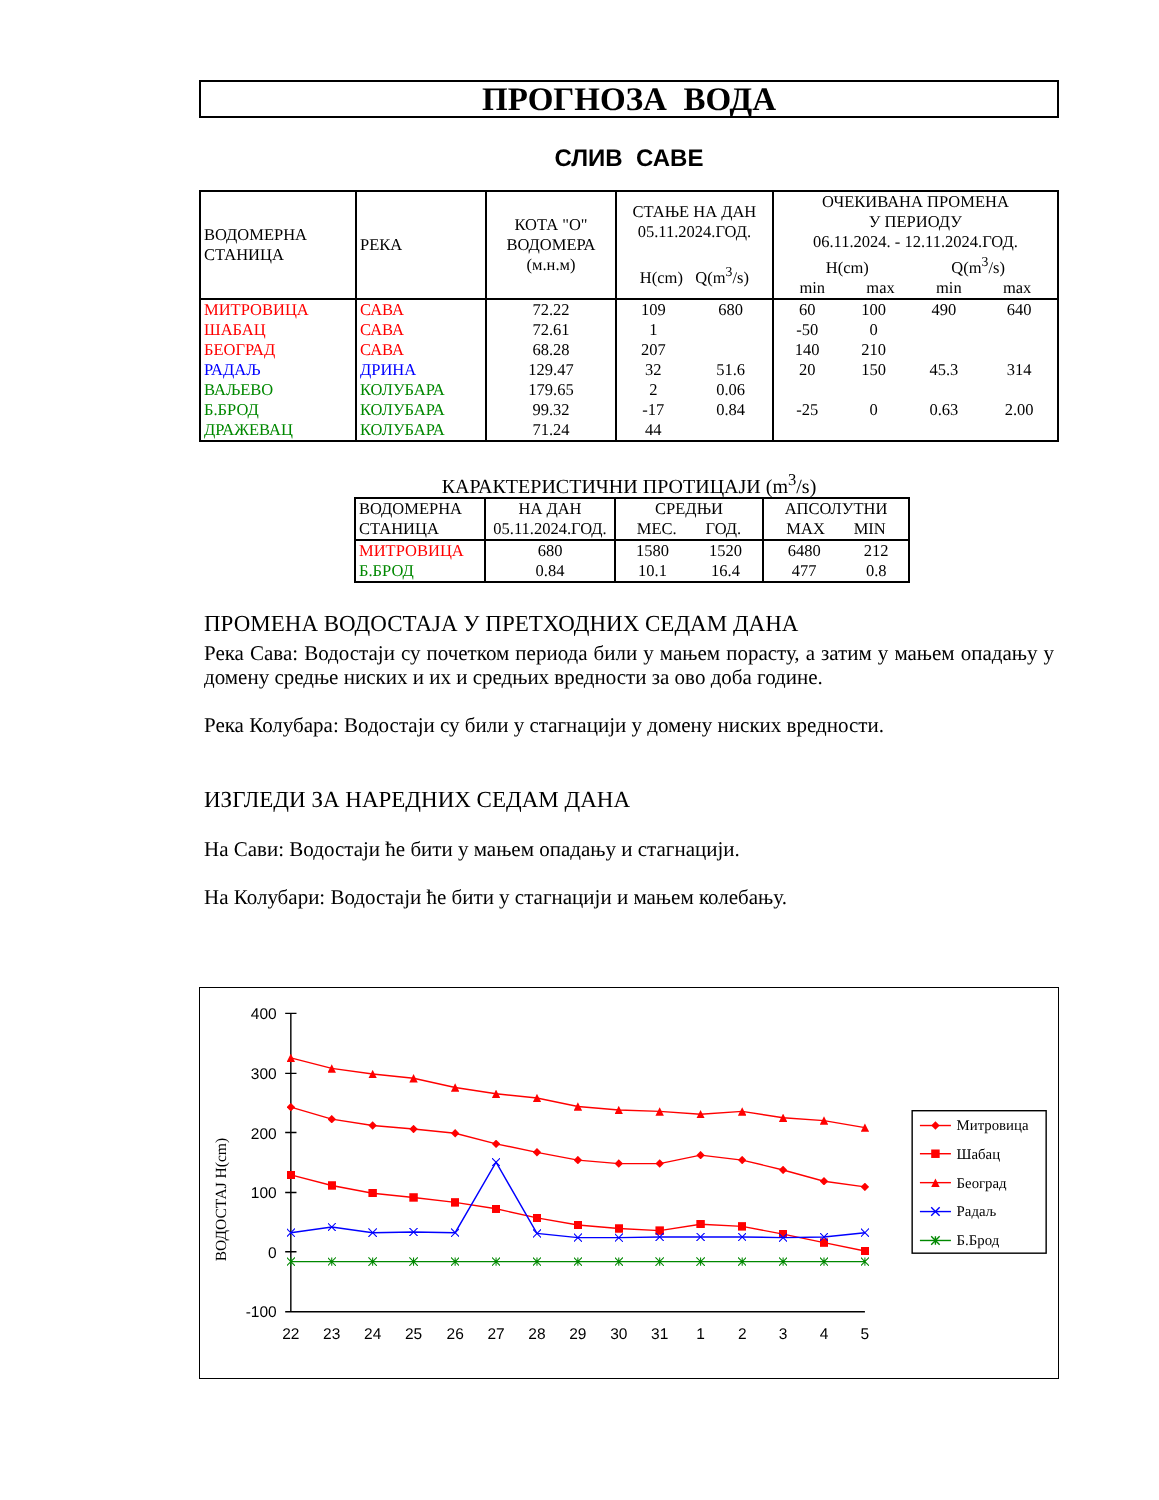ПРОГНОЗА ВОДА
СЛИВ САВЕ
| ВОДОМЕРНА СТАНИЦА | РЕКА | КОТА "О" ВОДОМЕРА (м.н.м) | СТАЊЕ НА ДАН 05.11.2024.ГОД. H(cm) Q(m<sup>3</sup>/s) | | ОЧЕКИВАНА ПРОМЕНА У ПЕРИОДУ 06.11.2024. - 12.11.2024.ГОД. H(cm) Q(m<sup>3</sup>/s) min max min max | | | |
| --- | --- | --- | --- | --- | --- | --- | --- | --- |
| МИТРОВИЦА | САВА | 72.22 | 109 | 680 | 60 | 100 | 490 | 640 |
| ШАБАЦ | САВА | 72.61 | 1 | | -50 | 0 | | |
| БЕОГРАД | САВА | 68.28 | 207 | | 140 | 210 | | |
| РАДАЉ | ДРИНА | 129.47 | 32 | 51.6 | 20 | 150 | 45.3 | 314 |
| ВАЉЕВО | КОЛУБАРА | 179.65 | 2 | 0.06 | | | | |
| Б.БРОД | КОЛУБАРА | 99.32 | -17 | 0.84 | -25 | 0 | 0.63 | 2.00 |
| ДРАЖЕВАЦ | КОЛУБАРА | 71.24 | 44 | | | | | |
КАРАКТЕРИСТИЧНИ ПРОТИЦАЈИ (m<sup>3</sup>/s)
| ВОДОМЕРНА СТАНИЦА | НА ДАН 05.11.2024.ГОД. | СРЕДЊИ МЕС. ГОД. | | АПСОЛУТНИ MAX MIN | |
| --- | --- | --- | --- | --- | --- |
| МИТРОВИЦА | 680 | 1580 | 1520 | 6480 | 212 |
| Б.БРОД | 0.84 | 10.1 | 16.4 | 477 | 0.8 |
ПРОМЕНА ВОДОСТАЈА У ПРЕТХОДНИХ СЕДАМ ДАНА
Река Сава: Водостаји су почетком периода били у мањем порасту, а затим у мањем опадању у домену средње ниских и их и средњих вредности за ово доба године.
Река Колубара: Водостаји су били у стагнацији у домену ниских вредности.
ИЗГЛЕДИ ЗА НАРЕДНИХ СЕДАМ ДАНА
На Сави: Водостаји ће бити у мањем опадању и стагнацији.
На Колубари: Водостаји ће бити у стагнацији и мањем колебању.
400
300
200
100
0
-100
ВОДОСТАЈ H(cm)
22
23
24
25
26
27
28
29
30
31
1
2
3
4
5
Митровица
Шабац
Београд
Радаљ
Б.Брод